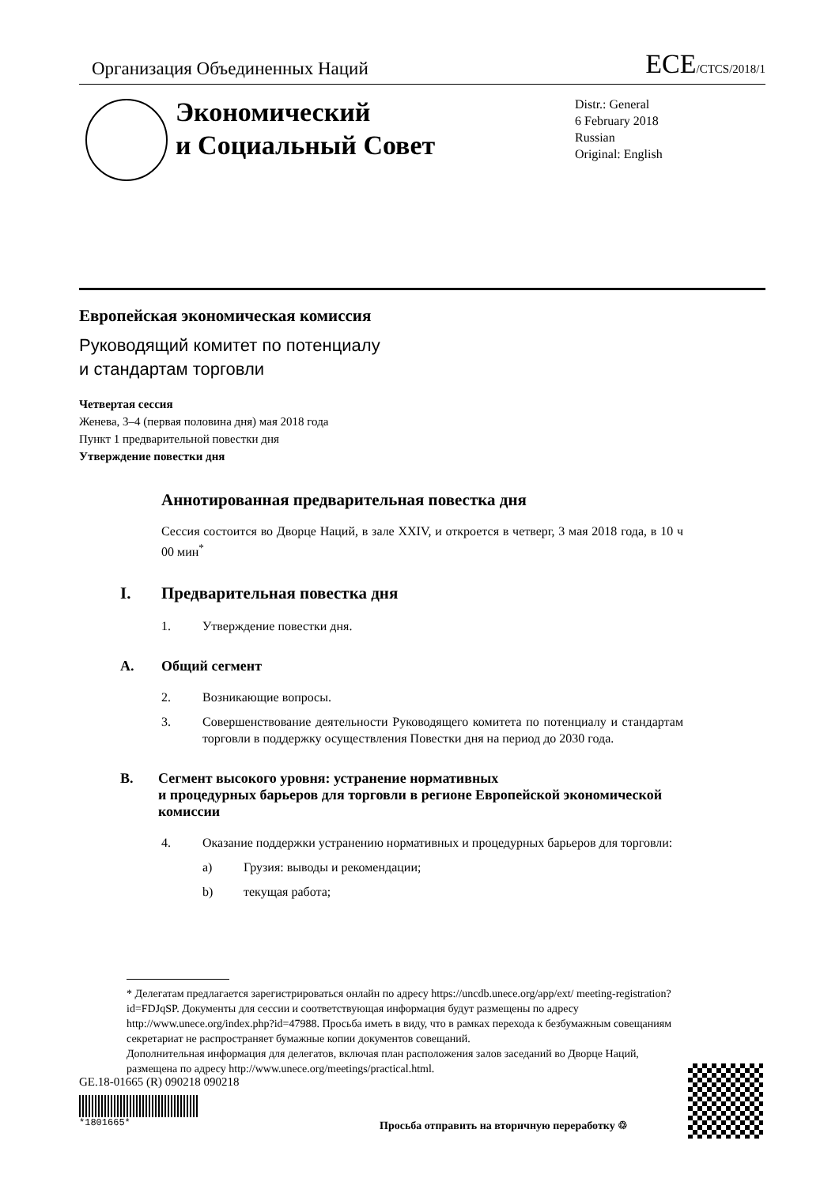Организация Объединенных Наций ECE/CTCS/2018/1
Экономический
и Социальный Совет
Distr.: General
6 February 2018
Russian
Original: English
Европейская экономическая комиссия
Руководящий комитет по потенциалу
и стандартам торговли
Четвертая сессия
Женева, 3–4 (первая половина дня) мая 2018 года
Пункт 1 предварительной повестки дня
Утверждение повестки дня
Аннотированная предварительная повестка дня
Сессия состоится во Дворце Наций, в зале XXIV, и откроется в четверг, 3 мая 2018 года, в 10 ч 00 мин<sup>*</sup>
I. Предварительная повестка дня
1. Утверждение повестки дня.
A. Общий сегмент
2. Возникающие вопросы.
3. Совершенствование деятельности Руководящего комитета по потенциалу и стандартам торговли в поддержку осуществления Повестки дня на период до 2030 года.
B. Сегмент высокого уровня: устранение нормативных
и процедурных барьеров для торговли в регионе Европейской экономической комиссии
4. Оказание поддержки устранению нормативных и процедурных барьеров для торговли:
a) Грузия: выводы и рекомендации;
b) текущая работа;
* Делегатам предлагается зарегистрироваться онлайн по адресу https://uncdb.unece.org/app/ext/ meeting-registration?id=FDJqSP. Документы для сессии и соответствующая информация будут размещены по адресу http://www.unece.org/index.php?id=47988. Просьба иметь в виду, что в рамках перехода к безбумажным совещаниям секретариат не распространяет бумажные копии документов совещаний.
Дополнительная информация для делегатов, включая план расположения залов заседаний во Дворце Наций, размещена по адресу http://www.unece.org/meetings/practical.html.
GE.18-01665 (R) 090218 090218
*1801665*
Просьба отправить на вторичную переработку ♲